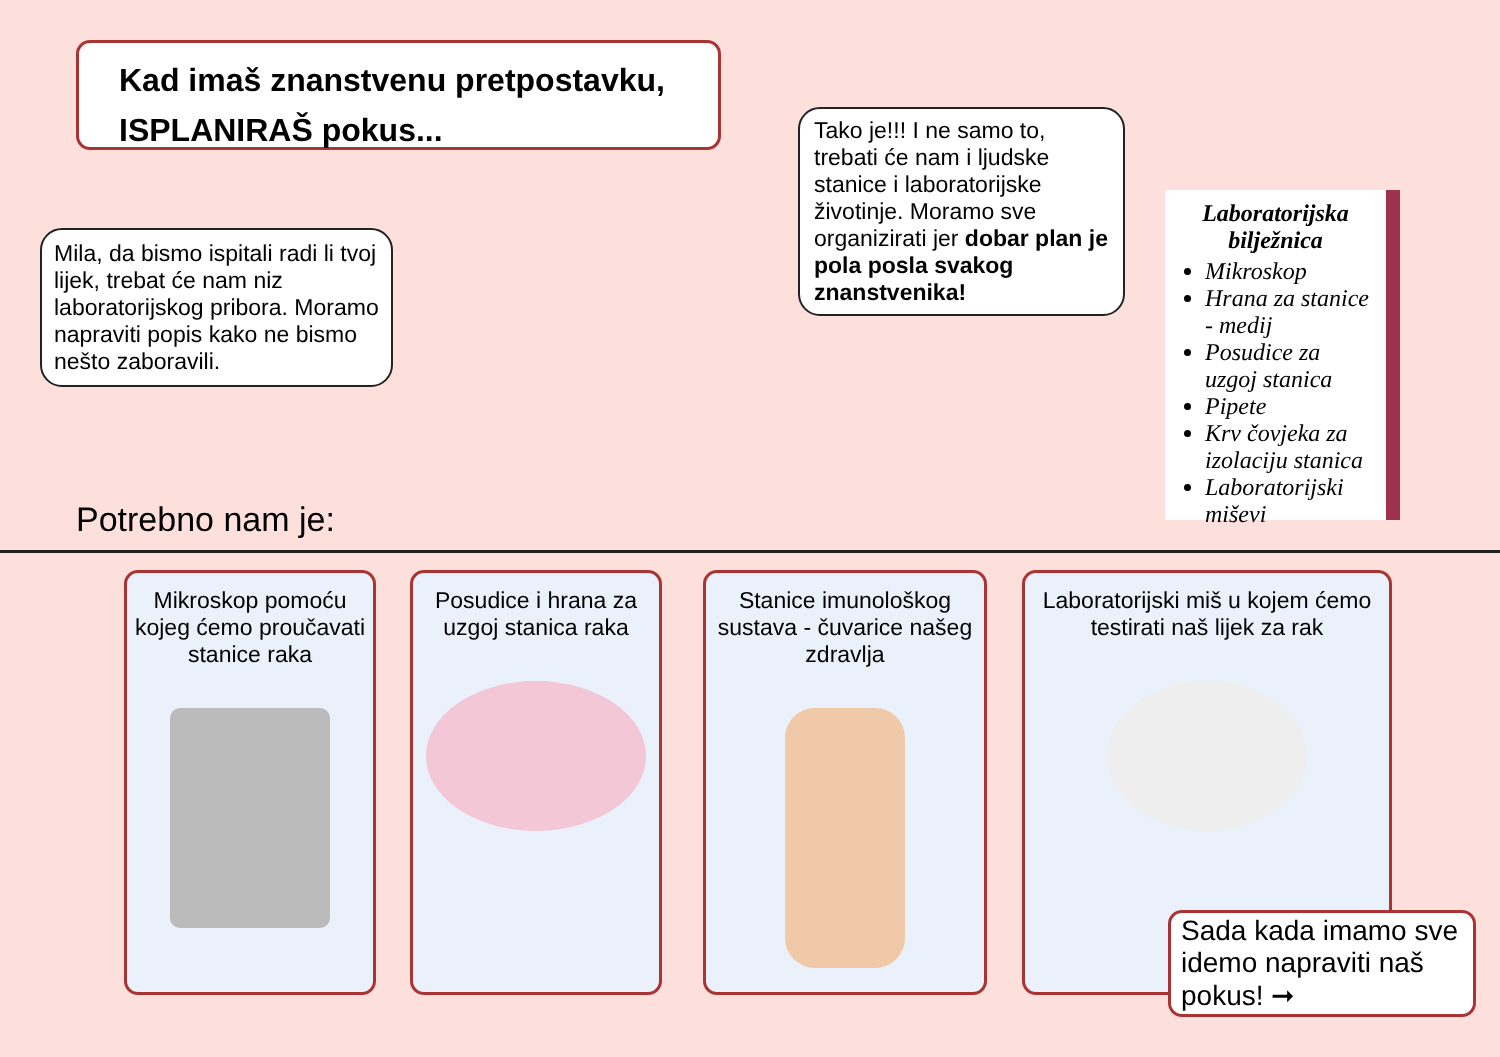Kad imaš znanstvenu pretpostavku,
ISPLANIRAŠ pokus...
Mila, da bismo ispitali radi li tvoj lijek, trebat će nam niz laboratorijskog pribora. Moramo napraviti popis kako ne bismo nešto zaboravili.
Tako je!!! I ne samo to, trebati će nam i ljudske stanice i laboratorijske životinje. Moramo sve organizirati jer dobar plan je pola posla svakog znanstvenika!
Laboratorijska bilježnica
Mikroskop
Hrana za stanice - medij
Posudice za uzgoj stanica
Pipete
Krv čovjeka za izolaciju stanica
Laboratorijski miševi
Potrebno nam je:
Mikroskop pomoću kojeg ćemo proučavati stanice raka
Posudice i hrana za uzgoj stanica raka
Stanice imunološkog sustava - čuvarice našeg zdravlja
Laboratorijski miš u kojem ćemo testirati naš lijek za rak
Sada kada imamo sve idemo napraviti naš pokus! ➞